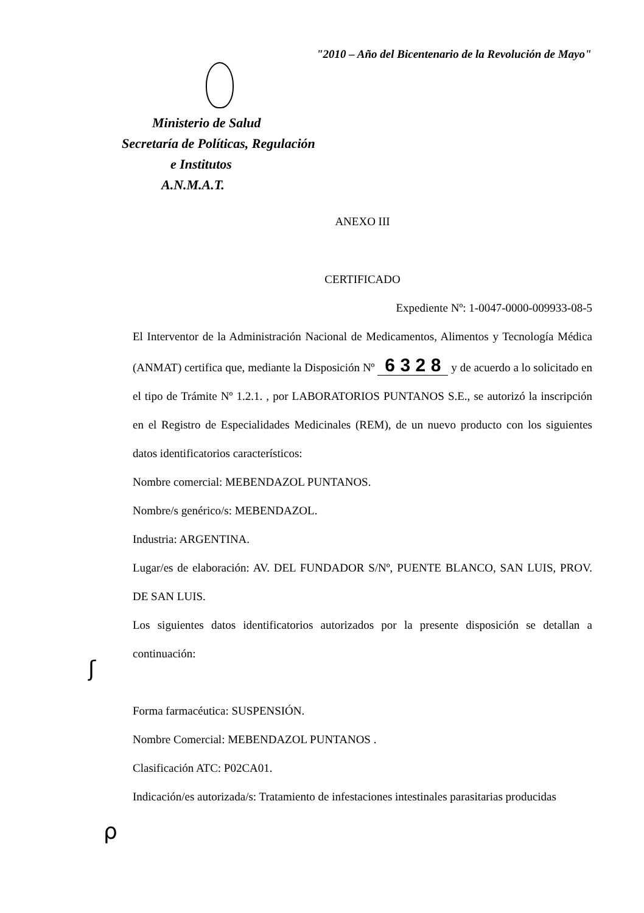"2010 – Año del Bicentenario de la Revolución de Mayo"
Ministerio de Salud
Secretaría de Políticas, Regulación
e Institutos
A.N.M.A.T.
ANEXO III
CERTIFICADO
Expediente Nº: 1-0047-0000-009933-08-5
El Interventor de la Administración Nacional de Medicamentos, Alimentos y Tecnología Médica (ANMAT) certifica que, mediante la Disposición Nº 6 3 2 8 y de acuerdo a lo solicitado en el tipo de Trámite Nº 1.2.1. , por LABORATORIOS PUNTANOS S.E., se autorizó la inscripción en el Registro de Especialidades Medicinales (REM), de un nuevo producto con los siguientes datos identificatorios característicos:
Nombre comercial: MEBENDAZOL PUNTANOS.
Nombre/s genérico/s: MEBENDAZOL.
Industria: ARGENTINA.
Lugar/es de elaboración: AV. DEL FUNDADOR S/Nº, PUENTE BLANCO, SAN LUIS, PROV. DE SAN LUIS.
Los siguientes datos identificatorios autorizados por la presente disposición se detallan a continuación:
Forma farmacéutica: SUSPENSIÓN.
Nombre Comercial: MEBENDAZOL PUNTANOS .
Clasificación ATC: P02CA01.
Indicación/es autorizada/s: Tratamiento de infestaciones intestinales parasitarias producidas
ʃ
ρ